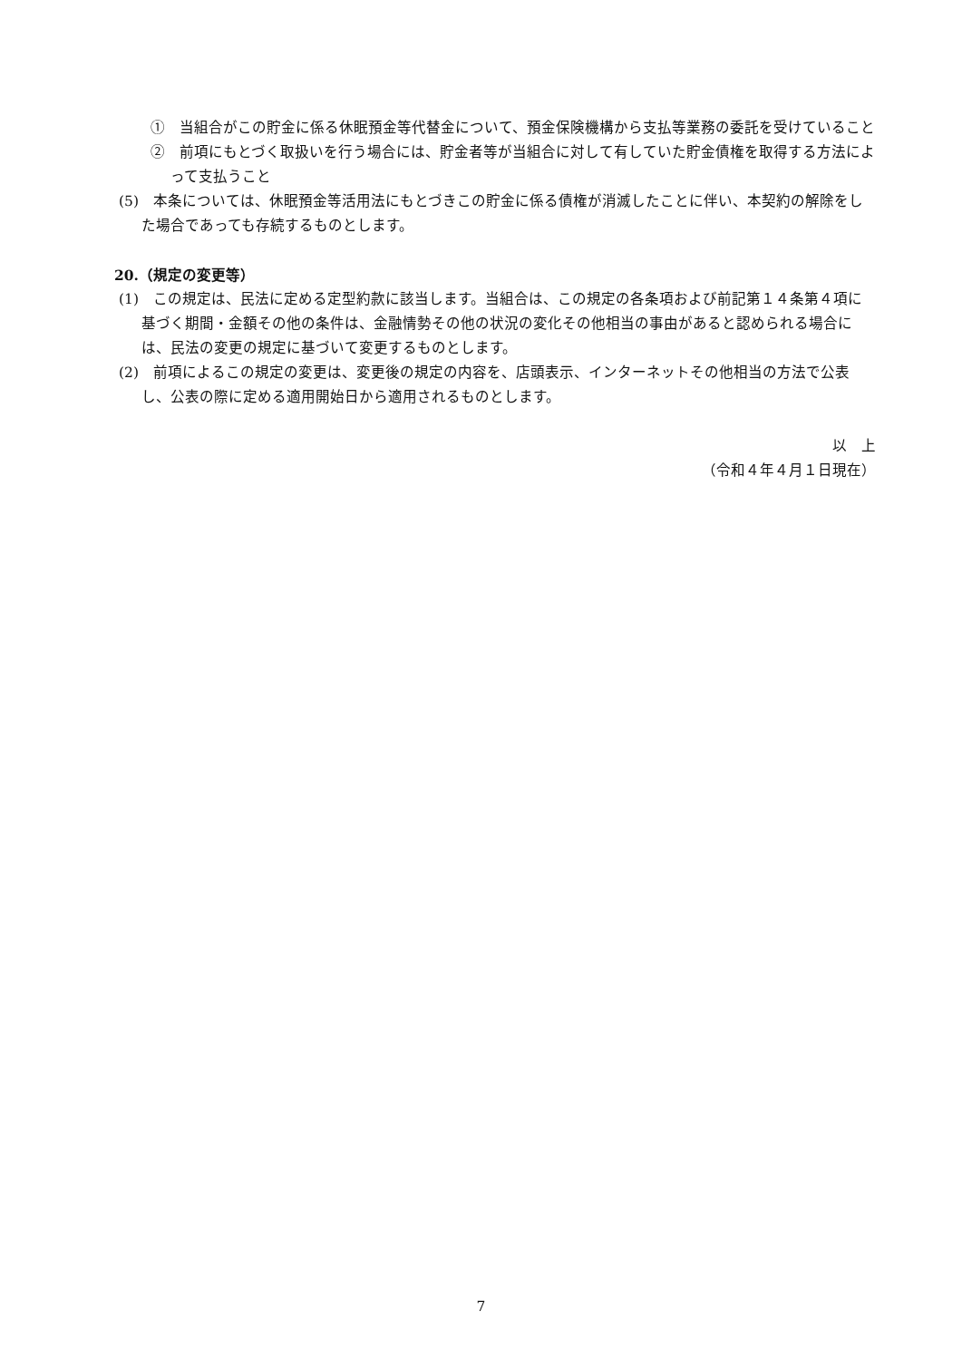①　当組合がこの貯金に係る休眠預金等代替金について、預金保険機構から支払等業務の委託を受けていること
②　前項にもとづく取扱いを行う場合には、貯金者等が当組合に対して有していた貯金債権を取得する方法によって支払うこと
(5)　本条については、休眠預金等活用法にもとづきこの貯金に係る債権が消滅したことに伴い、本契約の解除をした場合であっても存続するものとします。
20.（規定の変更等）
(1)　この規定は、民法に定める定型約款に該当します。当組合は、この規定の各条項および前記第１４条第４項に基づく期間・金額その他の条件は、金融情勢その他の状況の変化その他相当の事由があると認められる場合には、民法の変更の規定に基づいて変更するものとします。
(2)　前項によるこの規定の変更は、変更後の規定の内容を、店頭表示、インターネットその他相当の方法で公表し、公表の際に定める適用開始日から適用されるものとします。
以　上
（令和４年４月１日現在）
7